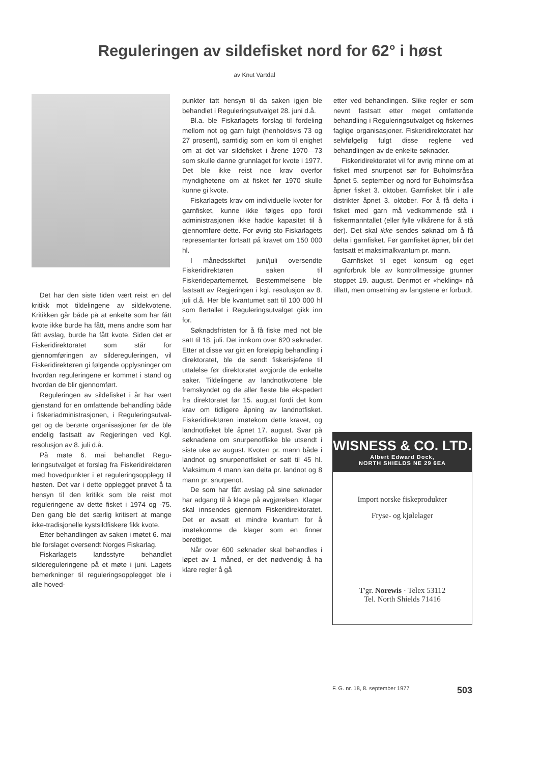Reguleringen av sildefisket nord for 62° i høst
av Knut Vartdal
Det har den siste tiden vært reist en del kritikk mot tildelingene av sildekvotene. Kritikken går både på at enkelte som har fått kvote ikke burde ha fått, mens andre som har fått avslag, burde ha fått kvote. Siden det er Fiskeridirektoratet som står for gjennomføringen av silde­reguleringen, vil Fiskeridirektøren gi følgende opplysninger om hvor­dan reguleringene er kommet i stand og hvordan de blir gjennom­ført.
Reguleringen av sildefisket i år har vært gjenstand for en omfat­tende behandling både i fiskeriad­ministrasjonen, i Reguleringsutval­get og de berørte organisasjoner før de ble endelig fastsatt av Re­gjeringen ved Kgl. resolusjon av 8. juli d.å.
På møte 6. mai behandlet Regu­leringsutvalget et forslag fra Fis­keridirektøren med hovedpunkter i et reguleringsopplegg til høsten. Det var i dette opplegget prøvet å ta hensyn til den kritikk som ble reist mot reguleringene av dette fisket i 1974 og -75. Den gang ble det særlig kritisert at mange ikke-tradisjonelle kystsildfiskere fikk kvote.
Etter behandlingen av saken i møtet 6. mai ble forslaget oversendt Norges Fiskarlag.
Fiskarlagets landsstyre behandlet sildereguleringene på et møte i juni. Lagets bemerkninger til re­guleringsopplegget ble i alle hoved-
punkter tatt hensyn til da saken igjen ble behandlet i Regulerings­utvalget 28. juni d.å.
Bl.a. ble Fiskarlagets forslag til fordeling mellom not og garn fulgt (henholdsvis 73 og 27 prosent), samtidig som en kom til enighet om at det var sildefisket i årene 1970—73 som skulle danne grunn­laget for kvote i 1977. Det ble ikke reist noe krav overfor myndighetene om at fisket før 1970 skulle kunne gi kvote.
Fiskarlagets krav om individuelle kvoter for garnfisket, kunne ikke følges opp fordi administrasjonen ikke hadde kapasitet til å gjennom­føre dette. For øvrig sto Fiskar­lagets representanter fortsatt på kravet om 150 000 hl.
I månedsskiftet juni/juli over­sendte Fiskeridirektøren saken til Fiskeridepartementet. Bestemmel­sene ble fastsatt av Regjeringen i kgl. resolusjon av 8. juli d.å. Her ble kvantumet satt til 100 000 hl som flertallet i Reguleringsutvalget gikk inn for.
Søknadsfristen for å få fiske med not ble satt til 18. juli. Det innkom over 620 søknader. Etter at disse var gitt en foreløpig behandling i direktoratet, ble de sendt fiskeri­sjefene til uttalelse før direktoratet avgjorde de enkelte saker. Tildel­ingene av landnotkvotene ble frem­skyndet og de aller fleste ble eks­pedert fra direktoratet før 15. au­gust fordi det kom krav om tidligere åpning av landnotfisket. Fiskeri­direktøren imøtekom dette kravet, og landnotfisket ble åpnet 17. au­gust. Svar på søknadene om snur­penotfiske ble utsendt i siste uke av august. Kvoten pr. mann både i landnot og snurpenotfisket er satt til 45 hl. Maksimum 4 mann kan delta pr. landnot og 8 mann pr. snurpenot.
De som har fått avslag på sine søknader har adgang til å klage på avgjørelsen. Klager skal inn­sendes gjennom Fiskeridirektoratet. Det er avsatt et mindre kvantum for å imøtekomme de klager som en finner berettiget.
Når over 600 søknader skal be­handles i løpet av 1 måned, er det nødvendig å ha klare regler å gå
etter ved behandlingen. Slike regler er som nevnt fastsatt etter meget omfattende behandling i Regu­leringsutvalget og fiskernes faglige organisasjoner. Fiskeridirektoratet har selvfølgelig fulgt disse reglene ved behandlingen av de enkelte søknader.
Fiskeridirektoratet vil for øvrig minne om at fisket med snurpenot sør for Buholmsråsa åpnet 5. sep­tember og nord for Buholmsråsa åpner fisket 3. oktober. Garnfisket blir i alle distrikter åpnet 3. ok­tober. For å få delta i fisket med garn må vedkommende stå i fisker­manntallet (eller fylle vilkårene for å stå der). Det skal ikke sendes søknad om å få delta i garnfisket. Før garnfisket åpner, blir det fast­satt et maksimalkvantum pr. mann.
Garnfisket til eget konsum og eget agnforbruk ble av kontroll­messige grunner stoppet 19. august. Derimot er «hekling» nå tillatt, men omsetning av fangstene er forbudt.
WISNESS & CO. LTD.
Albert Edward Dock,
NORTH SHIELDS NE 29 6EA
Import norske fiskeprodukter
Fryse- og kjølelager
T'gr. Norewis · Telex 53112
Tel. North Shields 71416
F. G. nr. 18, 8. september 1977 503